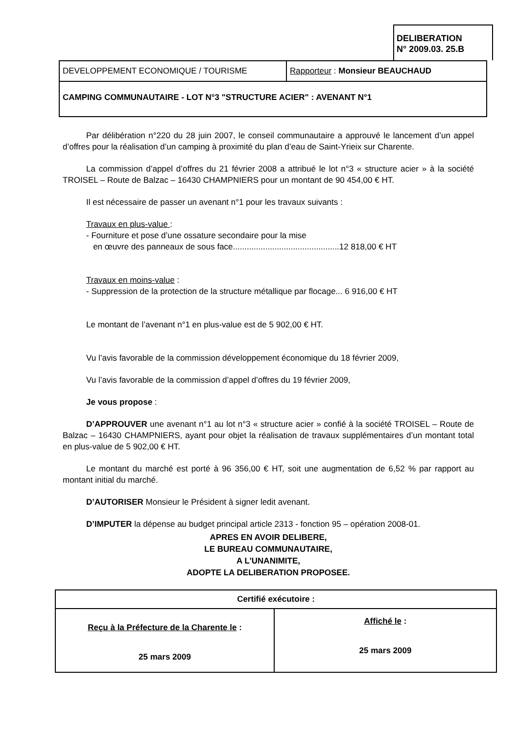DELIBERATION
N° 2009.03. 25.B
| DEVELOPPEMENT ECONOMIQUE / TOURISME | Rapporteur : Monsieur BEAUCHAUD |
| CAMPING COMMUNAUTAIRE - LOT N°3 "STRUCTURE ACIER" : AVENANT N°1 | |
Par délibération n°220 du 28 juin 2007, le conseil communautaire a approuvé le lancement d’un appel d’offres pour la réalisation d’un camping à proximité du plan d’eau de Saint-Yrieix sur Charente.
La commission d’appel d’offres du 21 février 2008 a attribué le lot n°3 « structure acier » à la société TROISEL – Route de Balzac – 16430 CHAMPNIERS pour un montant de 90 454,00 € HT.
Il est nécessaire de passer un avenant n°1 pour les travaux suivants :
Travaux en plus-value :
- Fourniture et pose d’une ossature secondaire pour la mise
en œuvre des panneaux de sous face..............................................12 818,00 € HT
Travaux en moins-value :
- Suppression de la protection de la structure métallique par flocage... 6 916,00 € HT
Le montant de l’avenant n°1 en plus-value est de 5 902,00 € HT.
Vu l’avis favorable de la commission développement économique du 18 février 2009,
Vu l’avis favorable de la commission d’appel d’offres du 19 février 2009,
Je vous propose :
D’APPROUVER une avenant n°1 au lot n°3 « structure acier » confié à la société TROISEL – Route de Balzac – 16430 CHAMPNIERS, ayant pour objet la réalisation de travaux supplémentaires d’un montant total en plus-value de 5 902,00 € HT.
Le montant du marché est porté à 96 356,00 € HT, soit une augmentation de 6,52 % par rapport au montant initial du marché.
D’AUTORISER Monsieur le Président à signer ledit avenant.
D’IMPUTER la dépense au budget principal article 2313 - fonction 95 – opération 2008-01.
APRES EN AVOIR DELIBERE,
LE BUREAU COMMUNAUTAIRE,
A L'UNANIMITE,
ADOPTE LA DELIBERATION PROPOSEE.
| Certifié exécutoire : | |
| Reçu à la Préfecture de la Charente le : 25 mars 2009 | Affiché le : 25 mars 2009 |